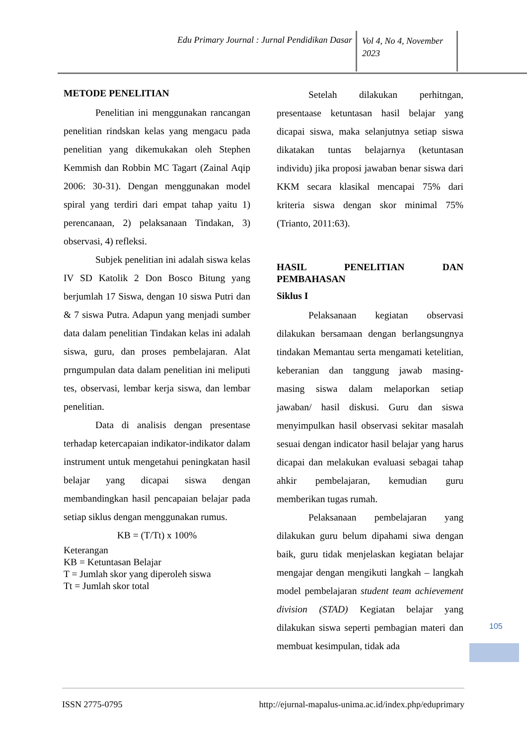Edu Primary Journal : Jurnal Pendidikan Dasar
Vol 4, No 4, November 2023
METODE PENELITIAN
Penelitian ini menggunakan rancangan penelitian rindskan kelas yang mengacu pada penelitian yang dikemukakan oleh Stephen Kemmish dan Robbin MC Tagart (Zainal Aqip 2006: 30-31). Dengan menggunakan model spiral yang terdiri dari empat tahap yaitu 1) perencanaan, 2) pelaksanaan Tindakan, 3) observasi, 4) refleksi.
Subjek penelitian ini adalah siswa kelas IV SD Katolik 2 Don Bosco Bitung yang berjumlah 17 Siswa, dengan 10 siswa Putri dan & 7 siswa Putra. Adapun yang menjadi sumber data dalam penelitian Tindakan kelas ini adalah siswa, guru, dan proses pembelajaran. Alat prngumpulan data dalam penelitian ini meliputi tes, observasi, lembar kerja siswa, dan lembar penelitian.
Data di analisis dengan presentase terhadap ketercapaian indikator-indikator dalam instrument untuk mengetahui peningkatan hasil belajar yang dicapai siswa dengan membandingkan hasil pencapaian belajar pada setiap siklus dengan menggunakan rumus.
KB = (T/Tt) x 100%
Keterangan
KB = Ketuntasan Belajar
T = Jumlah skor yang diperoleh siswa
Tt = Jumlah skor total
Setelah dilakukan perhitngan, presentaase ketuntasan hasil belajar yang dicapai siswa, maka selanjutnya setiap siswa dikatakan tuntas belajarnya (ketuntasan individu) jika proposi jawaban benar siswa dari KKM secara klasikal mencapai 75% dari kriteria siswa dengan skor minimal 75% (Trianto, 2011:63).
HASIL PENELITIAN DAN
PEMBAHASAN
Siklus I
Pelaksanaan kegiatan observasi dilakukan bersamaan dengan berlangsungnya tindakan Memantau serta mengamati ketelitian, keberanian dan tanggung jawab masing- masing siswa dalam melaporkan setiap jawaban/ hasil diskusi. Guru dan siswa menyimpulkan hasil observasi sekitar masalah sesuai dengan indicator hasil belajar yang harus dicapai dan melakukan evaluasi sebagai tahap ahkir pembelajaran, kemudian guru memberikan tugas rumah.
Pelaksanaan pembelajaran yang dilakukan guru belum dipahami siwa dengan baik, guru tidak menjelaskan kegiatan belajar mengajar dengan mengikuti langkah – langkah model pembelajaran student team achievement division (STAD) Kegiatan belajar yang dilakukan siswa seperti pembagian materi dan membuat kesimpulan, tidak ada
105
ISSN 2775-0795 http://ejurnal-mapalus-unima.ac.id/index.php/eduprimary